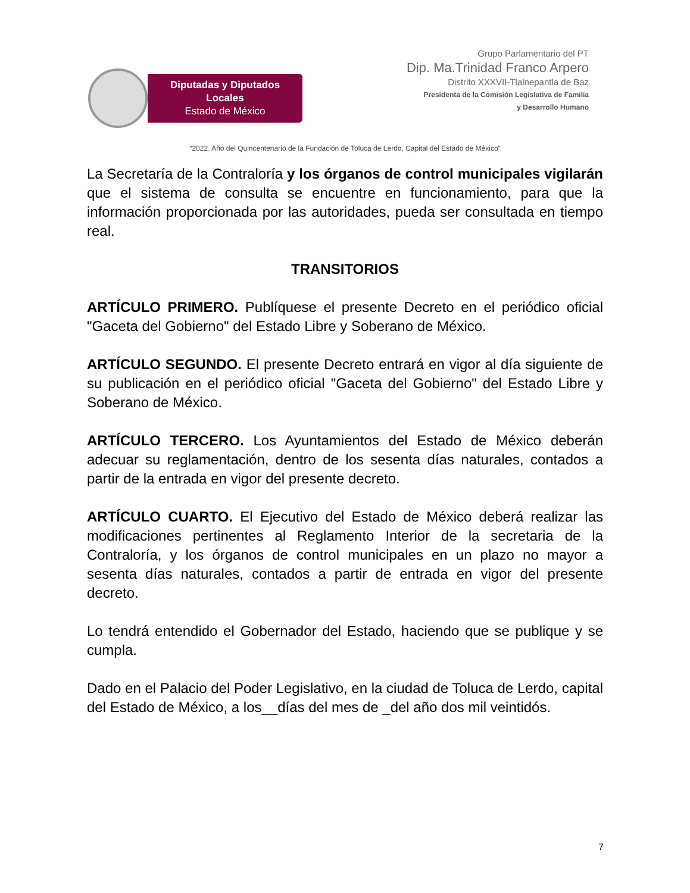Diputadas y Diputados Locales
Estado de México
Grupo Parlamentario del PT
Dip. Ma.Trinidad Franco Arpero
Distrito XXXVII-Tlalnepantla de Baz
Presidenta de la Comisión Legislativa de Familia
y Desarrollo Humano
“2022. Año del Quincentenario de la Fundación de Toluca de Lerdo, Capital del Estado de México”
La Secretaría de la Contraloría y los órganos de control municipales vigilarán que el sistema de consulta se encuentre en funcionamiento, para que la información proporcionada por las autoridades, pueda ser consultada en tiempo real.
TRANSITORIOS
ARTÍCULO PRIMERO. Publíquese el presente Decreto en el periódico oficial "Gaceta del Gobierno" del Estado Libre y Soberano de México.
ARTÍCULO SEGUNDO. El presente Decreto entrará en vigor al día siguiente de su publicación en el periódico oficial "Gaceta del Gobierno" del Estado Libre y Soberano de México.
ARTÍCULO TERCERO. Los Ayuntamientos del Estado de México deberán adecuar su reglamentación, dentro de los sesenta días naturales, contados a partir de la entrada en vigor del presente decreto.
ARTÍCULO CUARTO. El Ejecutivo del Estado de México deberá realizar las modificaciones pertinentes al Reglamento Interior de la secretaria de la Contraloría, y los órganos de control municipales en un plazo no mayor a sesenta días naturales, contados a partir de entrada en vigor del presente decreto.
Lo tendrá entendido el Gobernador del Estado, haciendo que se publique y se cumpla.
Dado en el Palacio del Poder Legislativo, en la ciudad de Toluca de Lerdo, capital del Estado de México, a los__días del mes de _del año dos mil veintidós.
7